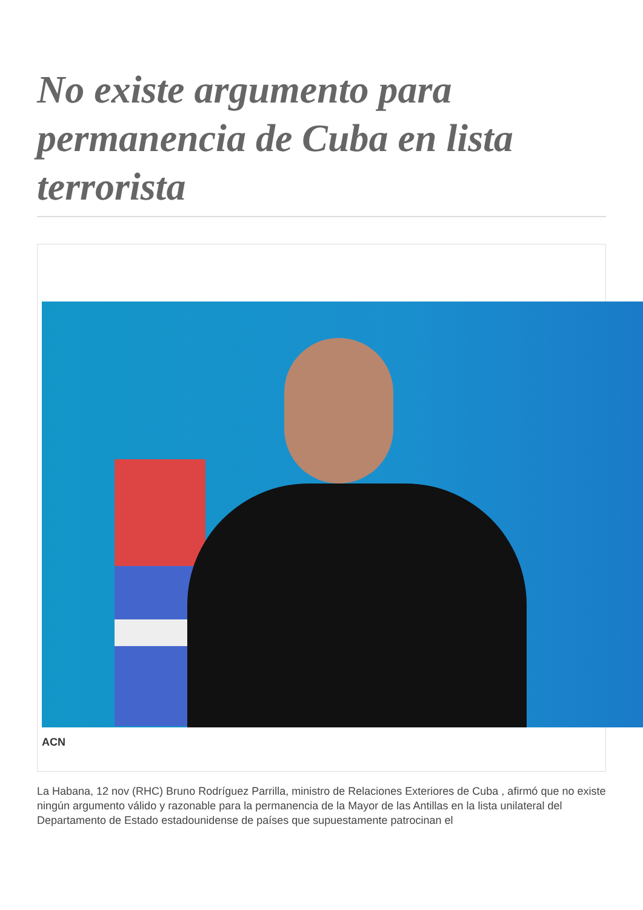No existe argumento para permanencia de Cuba en lista terrorista
ACN
La Habana, 12 nov (RHC) Bruno Rodríguez Parrilla, ministro de Relaciones Exteriores de Cuba , afirmó que no existe ningún argumento válido y razonable para la permanencia de la Mayor de las Antillas en la lista unilateral del Departamento de Estado estadounidense de países que supuestamente patrocinan el